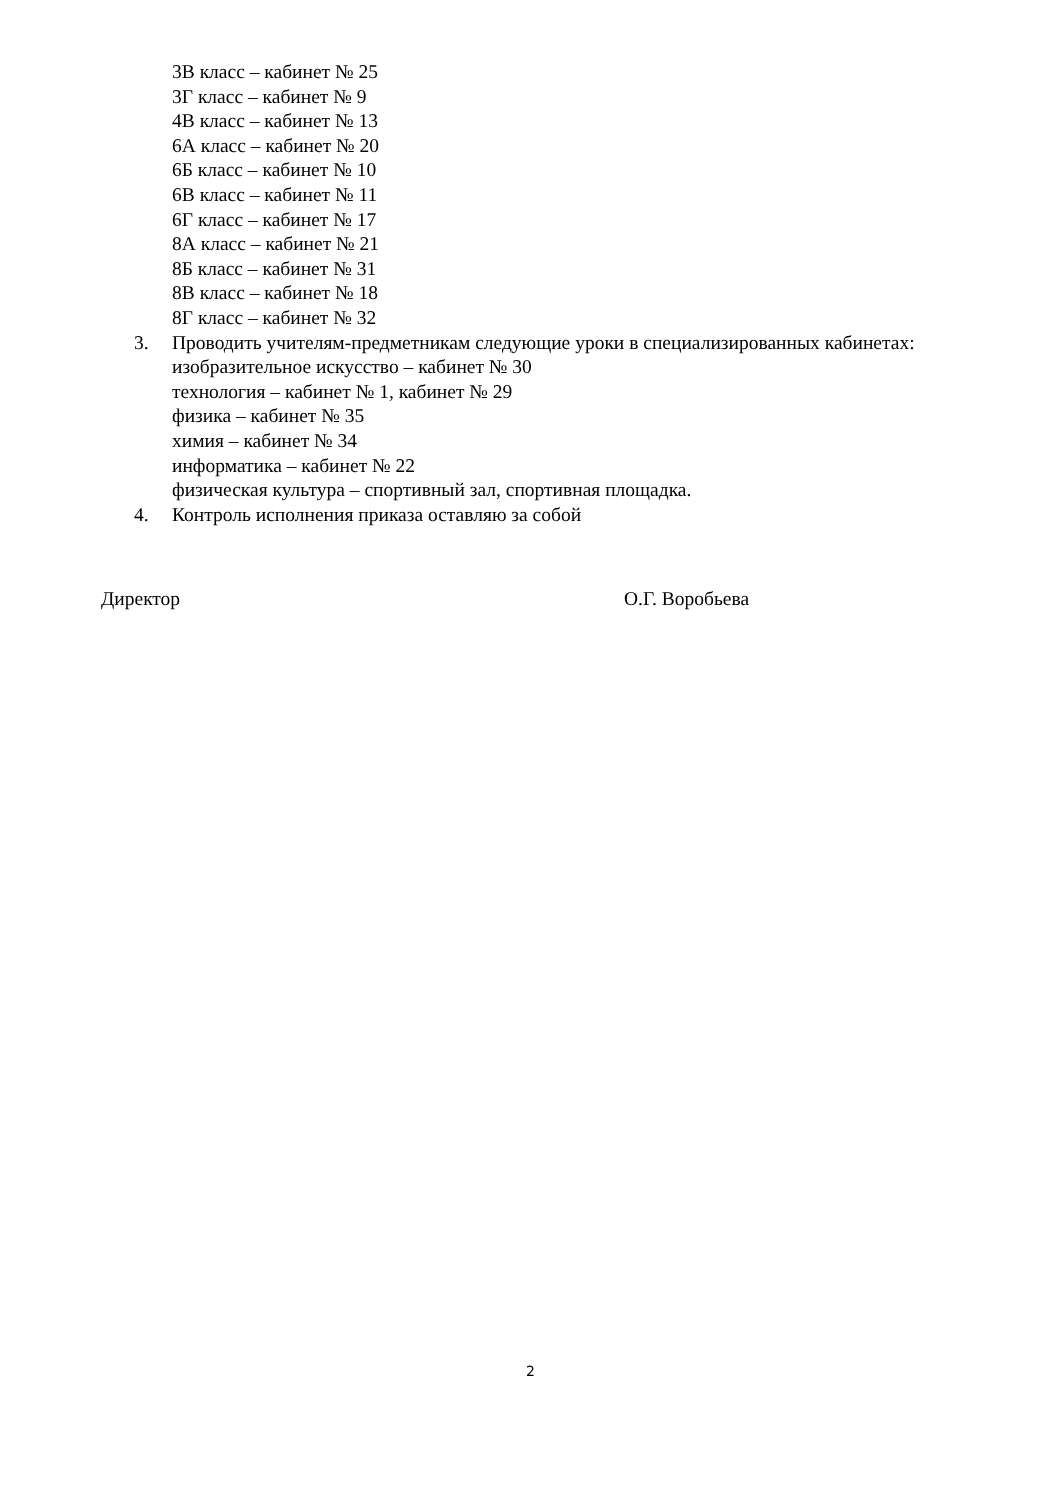3В класс – кабинет № 25
3Г класс – кабинет № 9
4В класс – кабинет № 13
6А класс – кабинет № 20
6Б класс – кабинет № 10
6В класс – кабинет № 11
6Г класс – кабинет № 17
8А класс – кабинет № 21
8Б класс – кабинет № 31
8В класс – кабинет № 18
8Г класс – кабинет № 32
3. Проводить учителям-предметникам следующие уроки в специализированных кабинетах:
изобразительное искусство – кабинет № 30
технология – кабинет № 1, кабинет № 29
физика – кабинет № 35
химия – кабинет № 34
информатика – кабинет № 22
физическая культура – спортивный зал, спортивная площадка.
4. Контроль исполнения приказа оставляю за собой
Директор О.Г. Воробьева
2